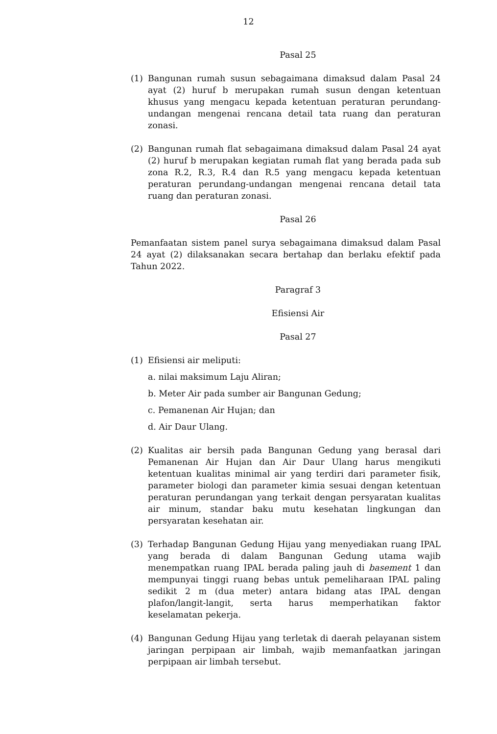12
Pasal 25
(1) Bangunan rumah susun sebagaimana dimaksud dalam Pasal 24 ayat (2) huruf b merupakan rumah susun dengan ketentuan khusus yang mengacu kepada ketentuan peraturan perundang-undangan mengenai rencana detail tata ruang dan peraturan zonasi.
(2) Bangunan rumah flat sebagaimana dimaksud dalam Pasal 24 ayat (2) huruf b merupakan kegiatan rumah flat yang berada pada sub zona R.2, R.3, R.4 dan R.5 yang mengacu kepada ketentuan peraturan perundang-undangan mengenai rencana detail tata ruang dan peraturan zonasi.
Pasal 26
Pemanfaatan sistem panel surya sebagaimana dimaksud dalam Pasal 24 ayat (2) dilaksanakan secara bertahap dan berlaku efektif pada Tahun 2022.
Paragraf 3
Efisiensi Air
Pasal 27
(1) Efisiensi air meliputi:
a. nilai maksimum Laju Aliran;
b. Meter Air pada sumber air Bangunan Gedung;
c. Pemanenan Air Hujan; dan
d. Air Daur Ulang.
(2) Kualitas air bersih pada Bangunan Gedung yang berasal dari Pemanenan Air Hujan dan Air Daur Ulang harus mengikuti ketentuan kualitas minimal air yang terdiri dari parameter fisik, parameter biologi dan parameter kimia sesuai dengan ketentuan peraturan perundangan yang terkait dengan persyaratan kualitas air minum, standar baku mutu kesehatan lingkungan dan persyaratan kesehatan air.
(3) Terhadap Bangunan Gedung Hijau yang menyediakan ruang IPAL yang berada di dalam Bangunan Gedung utama wajib menempatkan ruang IPAL berada paling jauh di basement 1 dan mempunyai tinggi ruang bebas untuk pemeliharaan IPAL paling sedikit 2 m (dua meter) antara bidang atas IPAL dengan plafon/langit-langit, serta harus memperhatikan faktor keselamatan pekerja.
(4) Bangunan Gedung Hijau yang terletak di daerah pelayanan sistem jaringan perpipaan air limbah, wajib memanfaatkan jaringan perpipaan air limbah tersebut.